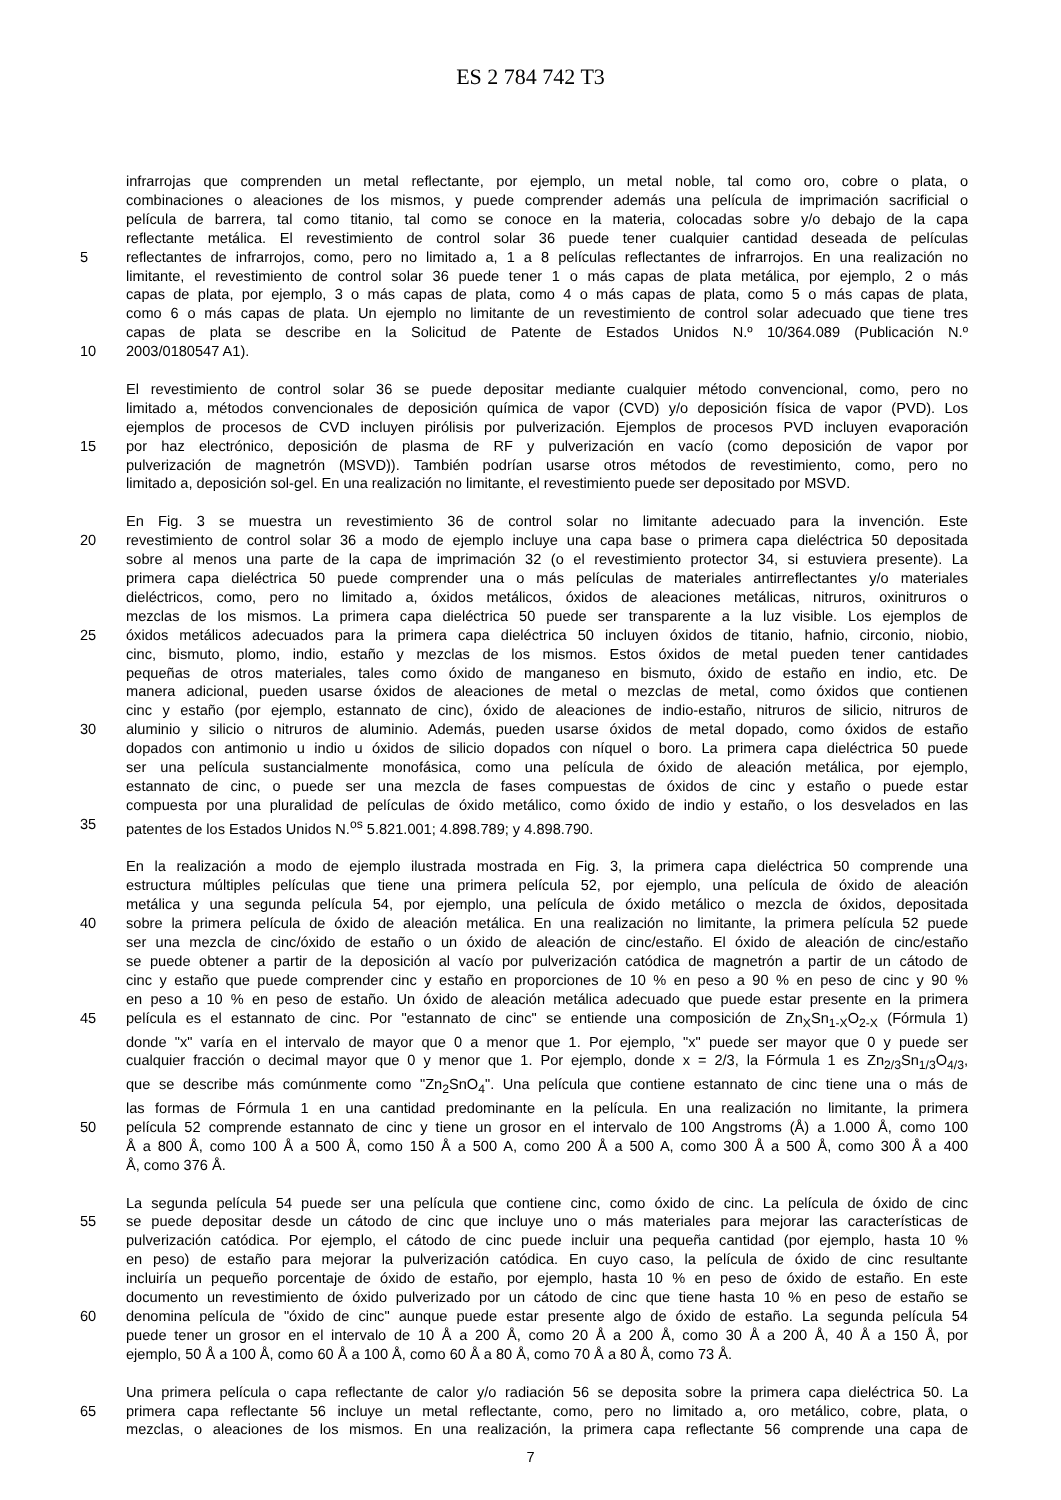ES 2 784 742 T3
infrarrojas que comprenden un metal reflectante, por ejemplo, un metal noble, tal como oro, cobre o plata, o
combinaciones o aleaciones de los mismos, y puede comprender además una película de imprimación sacrificial o
película de barrera, tal como titanio, tal como se conoce en la materia, colocadas sobre y/o debajo de la capa
reflectante metálica. El revestimiento de control solar 36 puede tener cualquier cantidad deseada de películas
5 reflectantes de infrarrojos, como, pero no limitado a, 1 a 8 películas reflectantes de infrarrojos. En una realización no
limitante, el revestimiento de control solar 36 puede tener 1 o más capas de plata metálica, por ejemplo, 2 o más
capas de plata, por ejemplo, 3 o más capas de plata, como 4 o más capas de plata, como 5 o más capas de plata,
como 6 o más capas de plata. Un ejemplo no limitante de un revestimiento de control solar adecuado que tiene tres
capas de plata se describe en la Solicitud de Patente de Estados Unidos N.º 10/364.089 (Publicación N.º
10 2003/0180547 A1).
El revestimiento de control solar 36 se puede depositar mediante cualquier método convencional, como, pero no
limitado a, métodos convencionales de deposición química de vapor (CVD) y/o deposición física de vapor (PVD). Los
ejemplos de procesos de CVD incluyen pirólisis por pulverización. Ejemplos de procesos PVD incluyen evaporación
15 por haz electrónico, deposición de plasma de RF y pulverización en vacío (como deposición de vapor por
pulverización de magnetrón (MSVD)). También podrían usarse otros métodos de revestimiento, como, pero no
limitado a, deposición sol-gel. En una realización no limitante, el revestimiento puede ser depositado por MSVD.
En Fig. 3 se muestra un revestimiento 36 de control solar no limitante adecuado para la invención. Este
20 revestimiento de control solar 36 a modo de ejemplo incluye una capa base o primera capa dieléctrica 50 depositada
sobre al menos una parte de la capa de imprimación 32 (o el revestimiento protector 34, si estuviera presente). La
primera capa dieléctrica 50 puede comprender una o más películas de materiales antirreflectantes y/o materiales
dieléctricos, como, pero no limitado a, óxidos metálicos, óxidos de aleaciones metálicas, nitruros, oxinitruros o
mezclas de los mismos. La primera capa dieléctrica 50 puede ser transparente a la luz visible. Los ejemplos de
25 óxidos metálicos adecuados para la primera capa dieléctrica 50 incluyen óxidos de titanio, hafnio, circonio, niobio,
cinc, bismuto, plomo, indio, estaño y mezclas de los mismos. Estos óxidos de metal pueden tener cantidades
pequeñas de otros materiales, tales como óxido de manganeso en bismuto, óxido de estaño en indio, etc. De
manera adicional, pueden usarse óxidos de aleaciones de metal o mezclas de metal, como óxidos que contienen
cinc y estaño (por ejemplo, estannato de cinc), óxido de aleaciones de indio-estaño, nitruros de silicio, nitruros de
30 aluminio y silicio o nitruros de aluminio. Además, pueden usarse óxidos de metal dopado, como óxidos de estaño
dopados con antimonio u indio u óxidos de silicio dopados con níquel o boro. La primera capa dieléctrica 50 puede
ser una película sustancialmente monofásica, como una película de óxido de aleación metálica, por ejemplo,
estannato de cinc, o puede ser una mezcla de fases compuestas de óxidos de cinc y estaño o puede estar
compuesta por una pluralidad de películas de óxido metálico, como óxido de indio y estaño, o los desvelados en las
35 patentes de los Estados Unidos N.<sup>os</sup> 5.821.001; 4.898.789; y 4.898.790.
En la realización a modo de ejemplo ilustrada mostrada en Fig. 3, la primera capa dieléctrica 50 comprende una
estructura múltiples películas que tiene una primera película 52, por ejemplo, una película de óxido de aleación
metálica y una segunda película 54, por ejemplo, una película de óxido metálico o mezcla de óxidos, depositada
40 sobre la primera película de óxido de aleación metálica. En una realización no limitante, la primera película 52 puede
ser una mezcla de cinc/óxido de estaño o un óxido de aleación de cinc/estaño. El óxido de aleación de cinc/estaño
se puede obtener a partir de la deposición al vacío por pulverización catódica de magnetrón a partir de un cátodo de
cinc y estaño que puede comprender cinc y estaño en proporciones de 10 % en peso a 90 % en peso de cinc y 90 %
en peso a 10 % en peso de estaño. Un óxido de aleación metálica adecuado que puede estar presente en la primera
45 película es el estannato de cinc. Por "estannato de cinc" se entiende una composición de Zn<sub>X</sub>Sn<sub>1-X</sub>O<sub>2-X</sub> (Fórmula 1)
donde "x" varía en el intervalo de mayor que 0 a menor que 1. Por ejemplo, "x" puede ser mayor que 0 y puede ser
cualquier fracción o decimal mayor que 0 y menor que 1. Por ejemplo, donde x = 2/3, la Fórmula 1 es Zn<sub>2/3</sub>Sn<sub>1/3</sub>O<sub>4/3</sub>,
que se describe más comúnmente como "Zn<sub>2</sub>SnO<sub>4</sub>". Una película que contiene estannato de cinc tiene una o más de
las formas de Fórmula 1 en una cantidad predominante en la película. En una realización no limitante, la primera
50 película 52 comprende estannato de cinc y tiene un grosor en el intervalo de 100 Angstroms (Å) a 1.000 Å, como 100
Å a 800 Å, como 100 Å a 500 Å, como 150 Å a 500 A, como 200 Å a 500 A, como 300 Å a 500 Å, como 300 Å a 400
Å, como 376 Å.
La segunda película 54 puede ser una película que contiene cinc, como óxido de cinc. La película de óxido de cinc
55 se puede depositar desde un cátodo de cinc que incluye uno o más materiales para mejorar las características de
pulverización catódica. Por ejemplo, el cátodo de cinc puede incluir una pequeña cantidad (por ejemplo, hasta 10 %
en peso) de estaño para mejorar la pulverización catódica. En cuyo caso, la película de óxido de cinc resultante
incluiría un pequeño porcentaje de óxido de estaño, por ejemplo, hasta 10 % en peso de óxido de estaño. En este
documento un revestimiento de óxido pulverizado por un cátodo de cinc que tiene hasta 10 % en peso de estaño se
60 denomina película de "óxido de cinc" aunque puede estar presente algo de óxido de estaño. La segunda película 54
puede tener un grosor en el intervalo de 10 Å a 200 Å, como 20 Å a 200 Å, como 30 Å a 200 Å, 40 Å a 150 Å, por
ejemplo, 50 Å a 100 Å, como 60 Å a 100 Å, como 60 Å a 80 Å, como 70 Å a 80 Å, como 73 Å.
Una primera película o capa reflectante de calor y/o radiación 56 se deposita sobre la primera capa dieléctrica 50. La
65 primera capa reflectante 56 incluye un metal reflectante, como, pero no limitado a, oro metálico, cobre, plata, o
mezclas, o aleaciones de los mismos. En una realización, la primera capa reflectante 56 comprende una capa de
7